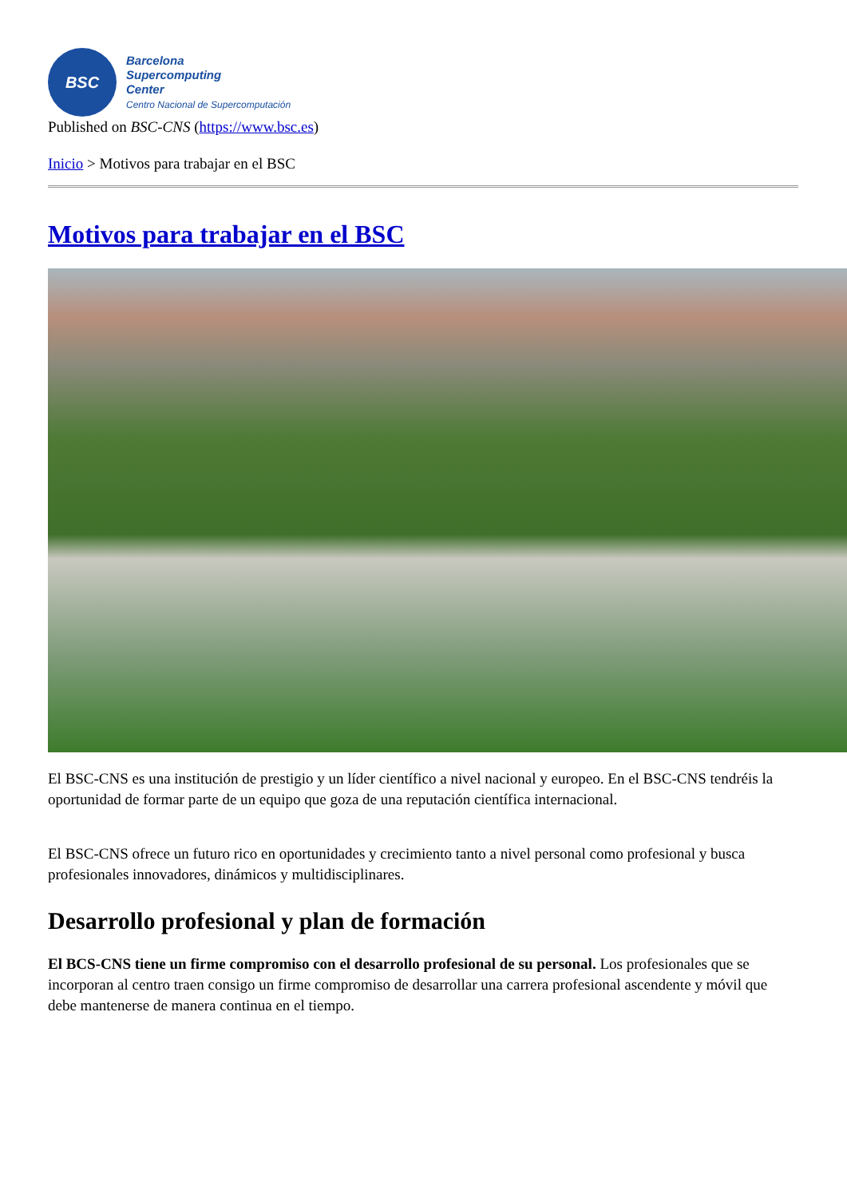BSC
Barcelona
Supercomputing
Center
Centro Nacional de Supercomputación
Published on BSC-CNS (https://www.bsc.es)
Inicio > Motivos para trabajar en el BSC
Motivos para trabajar en el BSC
El BSC-CNS es una institución de prestigio y un líder científico a nivel nacional y europeo. En el BSC-CNS tendréis la oportunidad de formar parte de un equipo que goza de una reputación científica internacional.
El BSC-CNS ofrece un futuro rico en oportunidades y crecimiento tanto a nivel personal como profesional y busca profesionales innovadores, dinámicos y multidisciplinares.
Desarrollo profesional y plan de formación
El BCS-CNS tiene un firme compromiso con el desarrollo profesional de su personal. Los profesionales que se incorporan al centro traen consigo un firme compromiso de desarrollar una carrera profesional ascendente y móvil que debe mantenerse de manera continua en el tiempo.